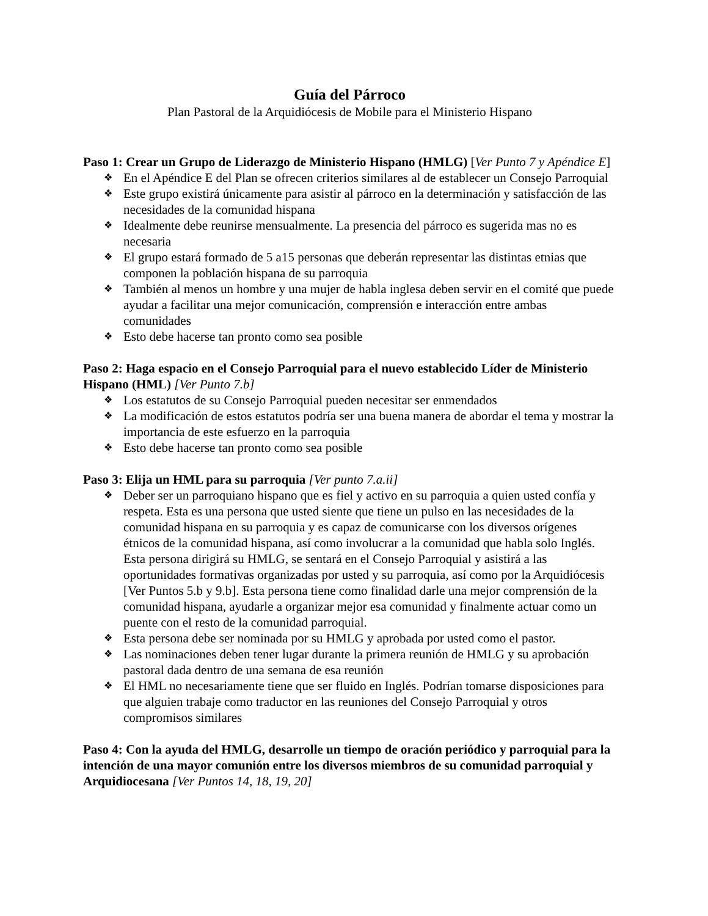Guía del Párroco
Plan Pastoral de la Arquidiócesis de Mobile para el Ministerio Hispano
Paso 1: Crear un Grupo de Liderazgo de Ministerio Hispano (HMLG) [Ver Punto 7 y Apéndice E]
❖ En el Apéndice E del Plan se ofrecen criterios similares al de establecer un Consejo Parroquial
❖ Este grupo existirá únicamente para asistir al párroco en la determinación y satisfacción de las necesidades de la comunidad hispana
❖ Idealmente debe reunirse mensualmente. La presencia del párroco es sugerida mas no es necesaria
❖ El grupo estará formado de 5 a15 personas que deberán representar las distintas etnias que componen la población hispana de su parroquia
❖ También al menos un hombre y una mujer de habla inglesa deben servir en el comité que puede ayudar a facilitar una mejor comunicación, comprensión e interacción entre ambas comunidades
❖ Esto debe hacerse tan pronto como sea posible
Paso 2: Haga espacio en el Consejo Parroquial para el nuevo establecido Líder de Ministerio Hispano (HML) [Ver Punto 7.b]
❖ Los estatutos de su Consejo Parroquial pueden necesitar ser enmendados
❖ La modificación de estos estatutos podría ser una buena manera de abordar el tema y mostrar la importancia de este esfuerzo en la parroquia
❖ Esto debe hacerse tan pronto como sea posible
Paso 3: Elija un HML para su parroquia [Ver punto 7.a.ii]
❖ Deber ser un parroquiano hispano que es fiel y activo en su parroquia a quien usted confía y respeta. Esta es una persona que usted siente que tiene un pulso en las necesidades de la comunidad hispana en su parroquia y es capaz de comunicarse con los diversos orígenes étnicos de la comunidad hispana, así como involucrar a la comunidad que habla solo Inglés. Esta persona dirigirá su HMLG, se sentará en el Consejo Parroquial y asistirá a las oportunidades formativas organizadas por usted y su parroquia, así como por la Arquidiócesis [Ver Puntos 5.b y 9.b]. Esta persona tiene como finalidad darle una mejor comprensión de la comunidad hispana, ayudarle a organizar mejor esa comunidad y finalmente actuar como un puente con el resto de la comunidad parroquial.
❖ Esta persona debe ser nominada por su HMLG y aprobada por usted como el pastor.
❖ Las nominaciones deben tener lugar durante la primera reunión de HMLG y su aprobación pastoral dada dentro de una semana de esa reunión
❖ El HML no necesariamente tiene que ser fluido en Inglés. Podrían tomarse disposiciones para que alguien trabaje como traductor en las reuniones del Consejo Parroquial y otros compromisos similares
Paso 4: Con la ayuda del HMLG, desarrolle un tiempo de oración periódico y parroquial para la intención de una mayor comunión entre los diversos miembros de su comunidad parroquial y Arquidiocesana [Ver Puntos 14, 18, 19, 20]